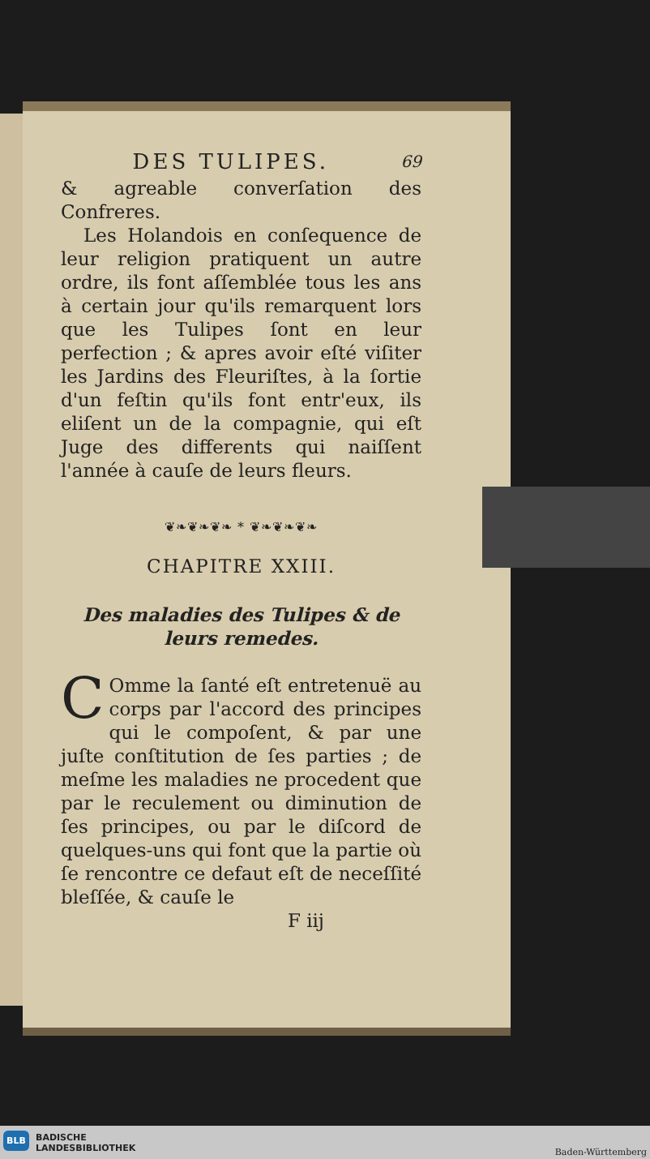DES TULIPES. 69
& agreable converſation des Confreres.
Les Holandois en conſequence de leur religion pratiquent un autre ordre, ils font aſſemblée tous les ans à certain jour qu'ils remarquent lors que les Tulipes ſont en leur perfection ; & apres avoir eſté viſiter les Jardins des Fleuriſtes, à la ſortie d'un feſtin qu'ils font entr'eux, ils eliſent un de la compagnie, qui eſt Juge des differents qui naiſſent l'année à cauſe de leurs fleurs.
❦❧❦❧❦❧ * ❦❧❦❧❦❧
CHAPITRE XXIII.
Des maladies des Tulipes & de leurs remedes.
COmme la ſanté eſt entretenuë au corps par l'accord des principes qui le compoſent, & par une juſte conſtitution de ſes parties ; de meſme les maladies ne procedent que par le reculement ou diminution de ſes principes, ou par le diſcord de quelques-uns qui font que la partie où ſe rencontre ce defaut eſt de neceſſité bleſſée, & cauſe le
F iij
BLB
BADISCHE
LANDESBIBLIOTHEK
Baden-Württemberg